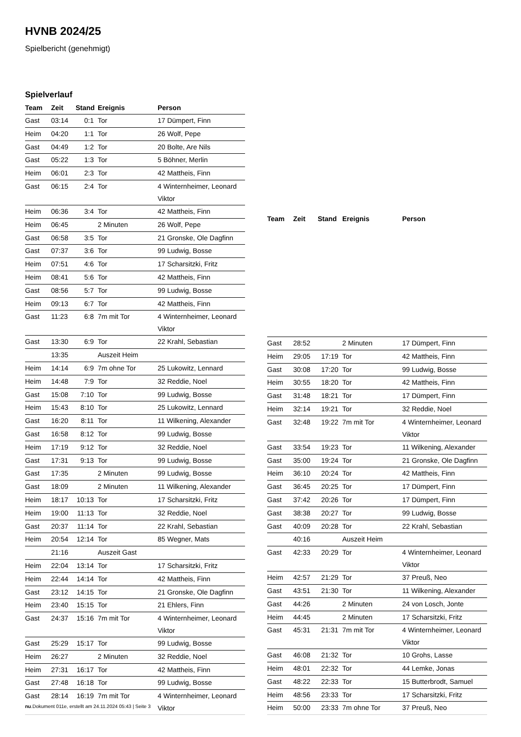HVNB 2024/25
Spielbericht (genehmigt)
Spielverlauf
| Team | Zeit | Stand | Ereignis | Person |
| --- | --- | --- | --- | --- |
| Gast | 03:14 | 0:1 | Tor | 17 Dümpert, Finn |
| Heim | 04:20 | 1:1 | Tor | 26 Wolf, Pepe |
| Gast | 04:49 | 1:2 | Tor | 20 Bolte, Are Nils |
| Gast | 05:22 | 1:3 | Tor | 5 Böhner, Merlin |
| Heim | 06:01 | 2:3 | Tor | 42 Mattheis, Finn |
| Gast | 06:15 | 2:4 | Tor | 4 Winternheimer, Leonard Viktor |
| Heim | 06:36 | 3:4 | Tor | 42 Mattheis, Finn |
| Heim | 06:45 | | 2 Minuten | 26 Wolf, Pepe |
| Gast | 06:58 | 3:5 | Tor | 21 Gronske, Ole Dagfinn |
| Gast | 07:37 | 3:6 | Tor | 99 Ludwig, Bosse |
| Heim | 07:51 | 4:6 | Tor | 17 Scharsitzki, Fritz |
| Heim | 08:41 | 5:6 | Tor | 42 Mattheis, Finn |
| Gast | 08:56 | 5:7 | Tor | 99 Ludwig, Bosse |
| Heim | 09:13 | 6:7 | Tor | 42 Mattheis, Finn |
| Gast | 11:23 | 6:8 | 7m mit Tor | 4 Winternheimer, Leonard Viktor |
| Gast | 13:30 | 6:9 | Tor | 22 Krahl, Sebastian |
| | 13:35 | | Auszeit Heim | |
| Heim | 14:14 | 6:9 | 7m ohne Tor | 25 Lukowitz, Lennard |
| Heim | 14:48 | 7:9 | Tor | 32 Reddie, Noel |
| Gast | 15:08 | 7:10 | Tor | 99 Ludwig, Bosse |
| Heim | 15:43 | 8:10 | Tor | 25 Lukowitz, Lennard |
| Gast | 16:20 | 8:11 | Tor | 11 Wilkening, Alexander |
| Gast | 16:58 | 8:12 | Tor | 99 Ludwig, Bosse |
| Heim | 17:19 | 9:12 | Tor | 32 Reddie, Noel |
| Gast | 17:31 | 9:13 | Tor | 99 Ludwig, Bosse |
| Gast | 17:35 | | 2 Minuten | 99 Ludwig, Bosse |
| Gast | 18:09 | | 2 Minuten | 11 Wilkening, Alexander |
| Heim | 18:17 | 10:13 | Tor | 17 Scharsitzki, Fritz |
| Heim | 19:00 | 11:13 | Tor | 32 Reddie, Noel |
| Gast | 20:37 | 11:14 | Tor | 22 Krahl, Sebastian |
| Heim | 20:54 | 12:14 | Tor | 85 Wegner, Mats |
| | 21:16 | | Auszeit Gast | |
| Heim | 22:04 | 13:14 | Tor | 17 Scharsitzki, Fritz |
| Heim | 22:44 | 14:14 | Tor | 42 Mattheis, Finn |
| Gast | 23:12 | 14:15 | Tor | 21 Gronske, Ole Dagfinn |
| Heim | 23:40 | 15:15 | Tor | 21 Ehlers, Finn |
| Gast | 24:37 | 15:16 | 7m mit Tor | 4 Winternheimer, Leonard Viktor |
| Gast | 25:29 | 15:17 | Tor | 99 Ludwig, Bosse |
| Heim | 26:27 | | 2 Minuten | 32 Reddie, Noel |
| Heim | 27:31 | 16:17 | Tor | 42 Mattheis, Finn |
| Gast | 27:48 | 16:18 | Tor | 99 Ludwig, Bosse |
| Gast | 28:14 | 16:19 | 7m mit Tor | 4 Winternheimer, Leonard Viktor |
| Team | Zeit | Stand | Ereignis | Person |
| --- | --- | --- | --- | --- |
| Gast | 28:52 | | 2 Minuten | 17 Dümpert, Finn |
| Heim | 29:05 | 17:19 | Tor | 42 Mattheis, Finn |
| Gast | 30:08 | 17:20 | Tor | 99 Ludwig, Bosse |
| Heim | 30:55 | 18:20 | Tor | 42 Mattheis, Finn |
| Gast | 31:48 | 18:21 | Tor | 17 Dümpert, Finn |
| Heim | 32:14 | 19:21 | Tor | 32 Reddie, Noel |
| Gast | 32:48 | 19:22 | 7m mit Tor | 4 Winternheimer, Leonard Viktor |
| Gast | 33:54 | 19:23 | Tor | 11 Wilkening, Alexander |
| Gast | 35:00 | 19:24 | Tor | 21 Gronske, Ole Dagfinn |
| Heim | 36:10 | 20:24 | Tor | 42 Mattheis, Finn |
| Gast | 36:45 | 20:25 | Tor | 17 Dümpert, Finn |
| Gast | 37:42 | 20:26 | Tor | 17 Dümpert, Finn |
| Gast | 38:38 | 20:27 | Tor | 99 Ludwig, Bosse |
| Gast | 40:09 | 20:28 | Tor | 22 Krahl, Sebastian |
| | 40:16 | | Auszeit Heim | |
| Gast | 42:33 | 20:29 | Tor | 4 Winternheimer, Leonard Viktor |
| Heim | 42:57 | 21:29 | Tor | 37 Preuß, Neo |
| Gast | 43:51 | 21:30 | Tor | 11 Wilkening, Alexander |
| Gast | 44:26 | | 2 Minuten | 24 von Losch, Jonte |
| Heim | 44:45 | | 2 Minuten | 17 Scharsitzki, Fritz |
| Gast | 45:31 | 21:31 | 7m mit Tor | 4 Winternheimer, Leonard Viktor |
| Gast | 46:08 | 21:32 | Tor | 10 Grohs, Lasse |
| Heim | 48:01 | 22:32 | Tor | 44 Lemke, Jonas |
| Gast | 48:22 | 22:33 | Tor | 15 Butterbrodt, Samuel |
| Heim | 48:56 | 23:33 | Tor | 17 Scharsitzki, Fritz |
| Heim | 50:00 | 23:33 | 7m ohne Tor | 37 Preuß, Neo |
nu.Dokument 011e, erstellt am 24.11.2024 05:43 | Seite 3